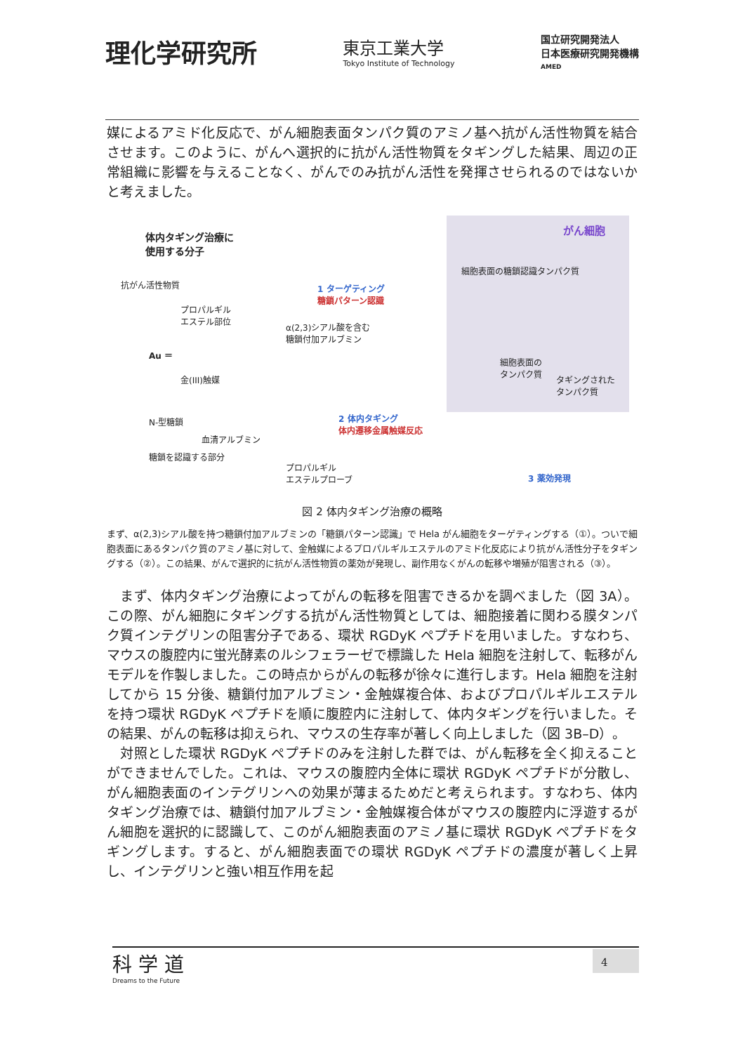理化学研究所
東京工業大学
Tokyo Institute of Technology
国立研究開発法人
日本医療研究開発機構
AMED
媒によるアミド化反応で、がん細胞表面タンパク質のアミノ基へ抗がん活性物質を結合させます。このように、がんへ選択的に抗がん活性物質をタギングした結果、周辺の正常組織に影響を与えることなく、がんでのみ抗がん活性を発揮させられるのではないかと考えました。
体内タギング治療に
使用する分子
抗がん活性物質
プロパルギル
エステル部位
Au ＝
金(III)触媒
N-型糖鎖
血清アルブミン
糖鎖を認識する部分
1 ターゲティング
糖鎖パターン認識
α(2,3)シアル酸を含む
糖鎖付加アルブミン
がん細胞
細胞表面の糖鎖認識タンパク質
細胞表面の
タンパク質
タギングされた
タンパク質
2 体内タギング
体内遷移金属触媒反応
プロパルギル
エステルプローブ
3 薬効発現
図 2 体内タギング治療の概略
まず、α(2,3)シアル酸を持つ糖鎖付加アルブミンの「糖鎖パターン認識」で Hela がん細胞をターゲティングする（①）。ついで細胞表面にあるタンパク質のアミノ基に対して、金触媒によるプロパルギルエステルのアミド化反応により抗がん活性分子をタギングする（②）。この結果、がんで選択的に抗がん活性物質の薬効が発現し、副作用なくがんの転移や増殖が阻害される（③）。
　まず、体内タギング治療によってがんの転移を阻害できるかを調べました（図 3A）。この際、がん細胞にタギングする抗がん活性物質としては、細胞接着に関わる膜タンパク質インテグリンの阻害分子である、環状 RGDyK ペプチドを用いました。すなわち、マウスの腹腔内に蛍光酵素のルシフェラーゼで標識した Hela 細胞を注射して、転移がんモデルを作製しました。この時点からがんの転移が徐々に進行します。Hela 細胞を注射してから 15 分後、糖鎖付加アルブミン・金触媒複合体、およびプロパルギルエステルを持つ環状 RGDyK ペプチドを順に腹腔内に注射して、体内タギングを行いました。その結果、がんの転移は抑えられ、マウスの生存率が著しく向上しました（図 3B–D）。
　対照とした環状 RGDyK ペプチドのみを注射した群では、がん転移を全く抑えることができませんでした。これは、マウスの腹腔内全体に環状 RGDyK ペプチドが分散し、がん細胞表面のインテグリンへの効果が薄まるためだと考えられます。すなわち、体内タギング治療では、糖鎖付加アルブミン・金触媒複合体がマウスの腹腔内に浮遊するがん細胞を選択的に認識して、このがん細胞表面のアミノ基に環状 RGDyK ペプチドをタギングします。すると、がん細胞表面での環状 RGDyK ペプチドの濃度が著しく上昇し、インテグリンと強い相互作用を起
科 学 道
Dreams to the Future
4